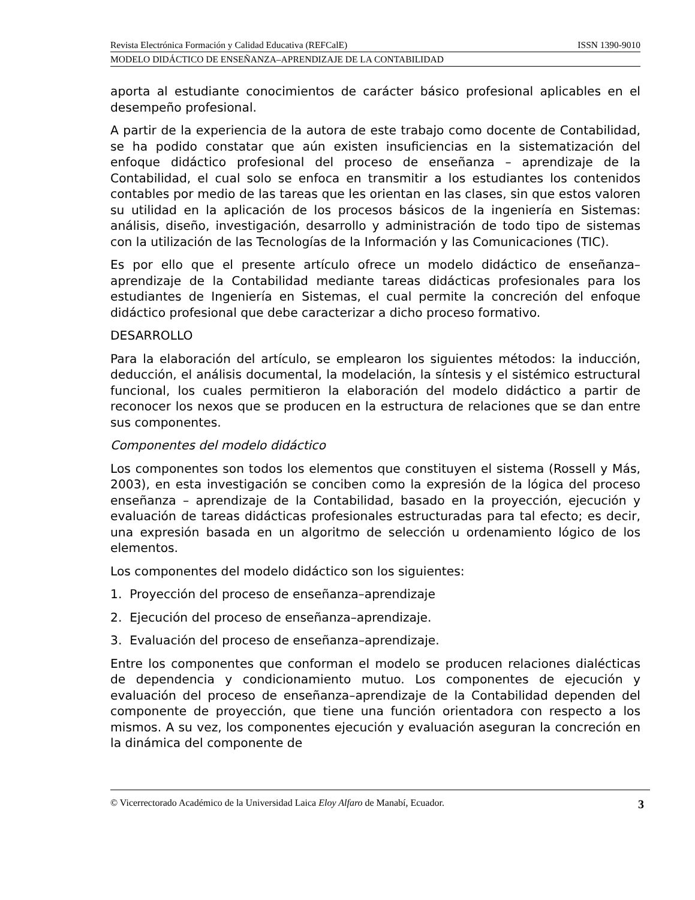Revista Electrónica Formación y Calidad Educativa (REFCalE) ISSN 1390-9010
MODELO DIDÁCTICO DE ENSEÑANZA–APRENDIZAJE DE LA CONTABILIDAD
aporta al estudiante conocimientos de carácter básico profesional aplicables en el desempeño profesional.
A partir de la experiencia de la autora de este trabajo como docente de Contabilidad, se ha podido constatar que aún existen insuficiencias en la sistematización del enfoque didáctico profesional del proceso de enseñanza – aprendizaje de la Contabilidad, el cual solo se enfoca en transmitir a los estudiantes los contenidos contables por medio de las tareas que les orientan en las clases, sin que estos valoren su utilidad en la aplicación de los procesos básicos de la ingeniería en Sistemas: análisis, diseño, investigación, desarrollo y administración de todo tipo de sistemas con la utilización de las Tecnologías de la Información y las Comunicaciones (TIC).
Es por ello que el presente artículo ofrece un modelo didáctico de enseñanza–aprendizaje de la Contabilidad mediante tareas didácticas profesionales para los estudiantes de Ingeniería en Sistemas, el cual permite la concreción del enfoque didáctico profesional que debe caracterizar a dicho proceso formativo.
DESARROLLO
Para la elaboración del artículo, se emplearon los siguientes métodos: la inducción, deducción, el análisis documental, la modelación, la síntesis y el sistémico estructural funcional, los cuales permitieron la elaboración del modelo didáctico a partir de reconocer los nexos que se producen en la estructura de relaciones que se dan entre sus componentes.
Componentes del modelo didáctico
Los componentes son todos los elementos que constituyen el sistema (Rossell y Más, 2003), en esta investigación se conciben como la expresión de la lógica del proceso enseñanza – aprendizaje de la Contabilidad, basado en la proyección, ejecución y evaluación de tareas didácticas profesionales estructuradas para tal efecto; es decir, una expresión basada en un algoritmo de selección u ordenamiento lógico de los elementos.
Los componentes del modelo didáctico son los siguientes:
1. Proyección del proceso de enseñanza–aprendizaje
2. Ejecución del proceso de enseñanza–aprendizaje.
3. Evaluación del proceso de enseñanza–aprendizaje.
Entre los componentes que conforman el modelo se producen relaciones dialécticas de dependencia y condicionamiento mutuo. Los componentes de ejecución y evaluación del proceso de enseñanza–aprendizaje de la Contabilidad dependen del componente de proyección, que tiene una función orientadora con respecto a los mismos. A su vez, los componentes ejecución y evaluación aseguran la concreción en la dinámica del componente de
© Vicerrectorado Académico de la Universidad Laica Eloy Alfaro de Manabí, Ecuador. 3